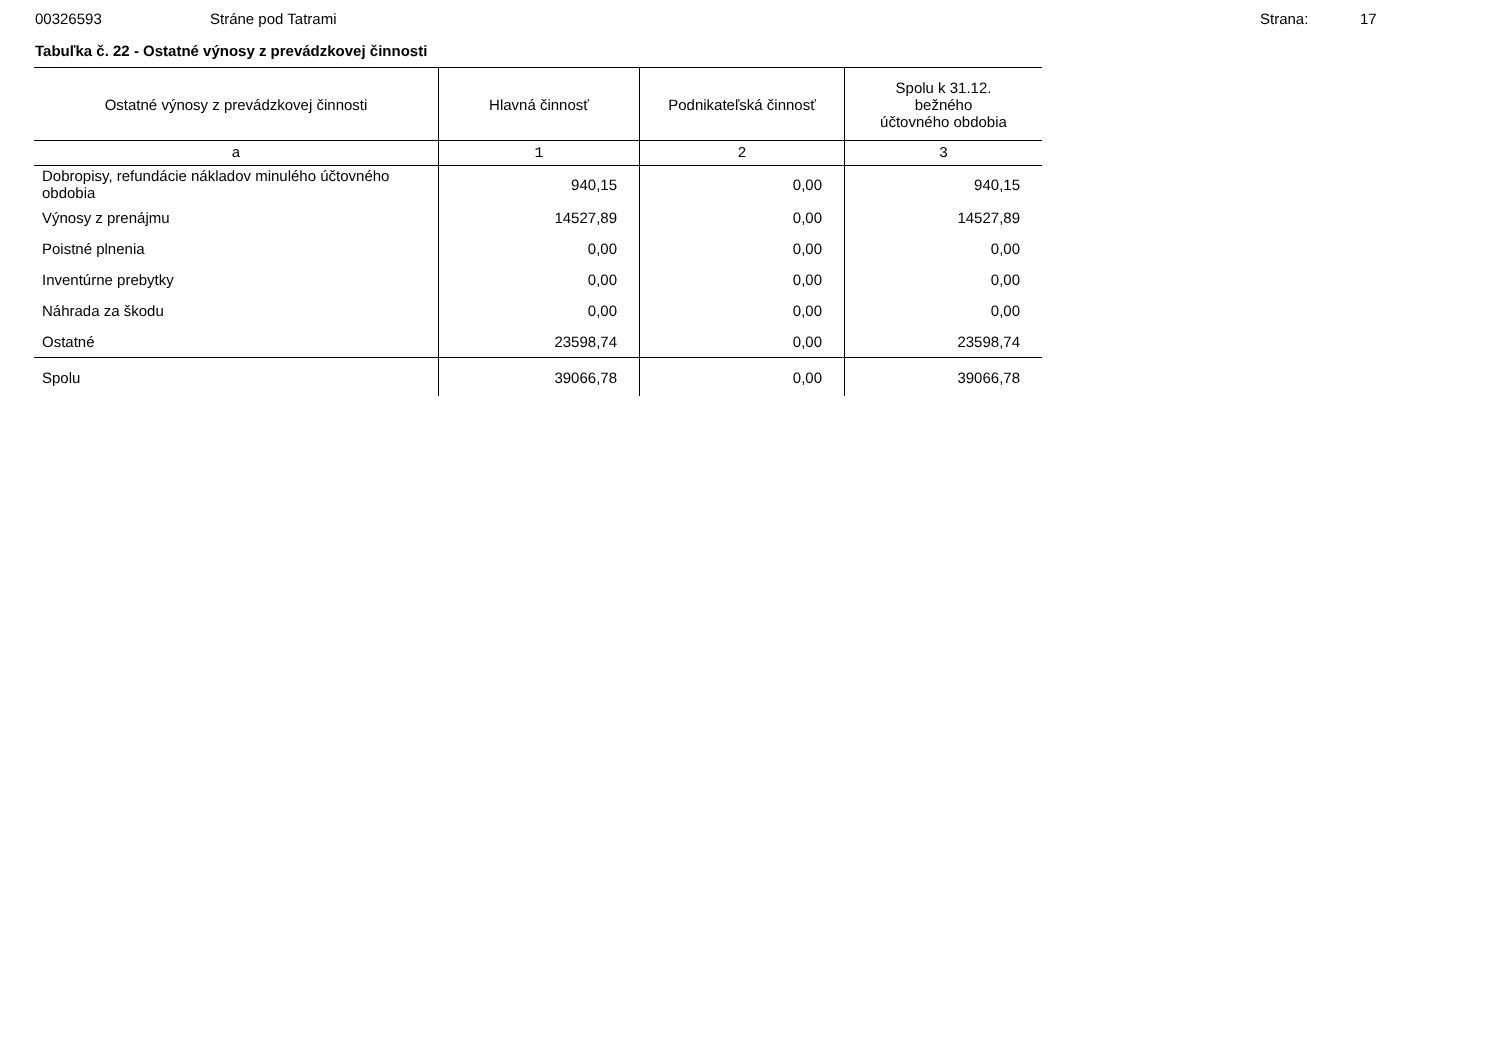00326593 Stráne pod Tatrami Strana: 17
Tabuľka č. 22 - Ostatné výnosy z prevádzkovej činnosti
| Ostatné výnosy z prevádzkovej činnosti | Hlavná činnosť | Podnikateľská činnosť | Spolu k 31.12. bežného účtovného obdobia |
| --- | --- | --- | --- |
| a | 1 | 2 | 3 |
| Dobropisy, refundácie nákladov minulého účtovného obdobia | 940,15 | 0,00 | 940,15 |
| Výnosy z prenájmu | 14527,89 | 0,00 | 14527,89 |
| Poistné plnenia | 0,00 | 0,00 | 0,00 |
| Inventúrne prebytky | 0,00 | 0,00 | 0,00 |
| Náhrada za škodu | 0,00 | 0,00 | 0,00 |
| Ostatné | 23598,74 | 0,00 | 23598,74 |
| Spolu | 39066,78 | 0,00 | 39066,78 |